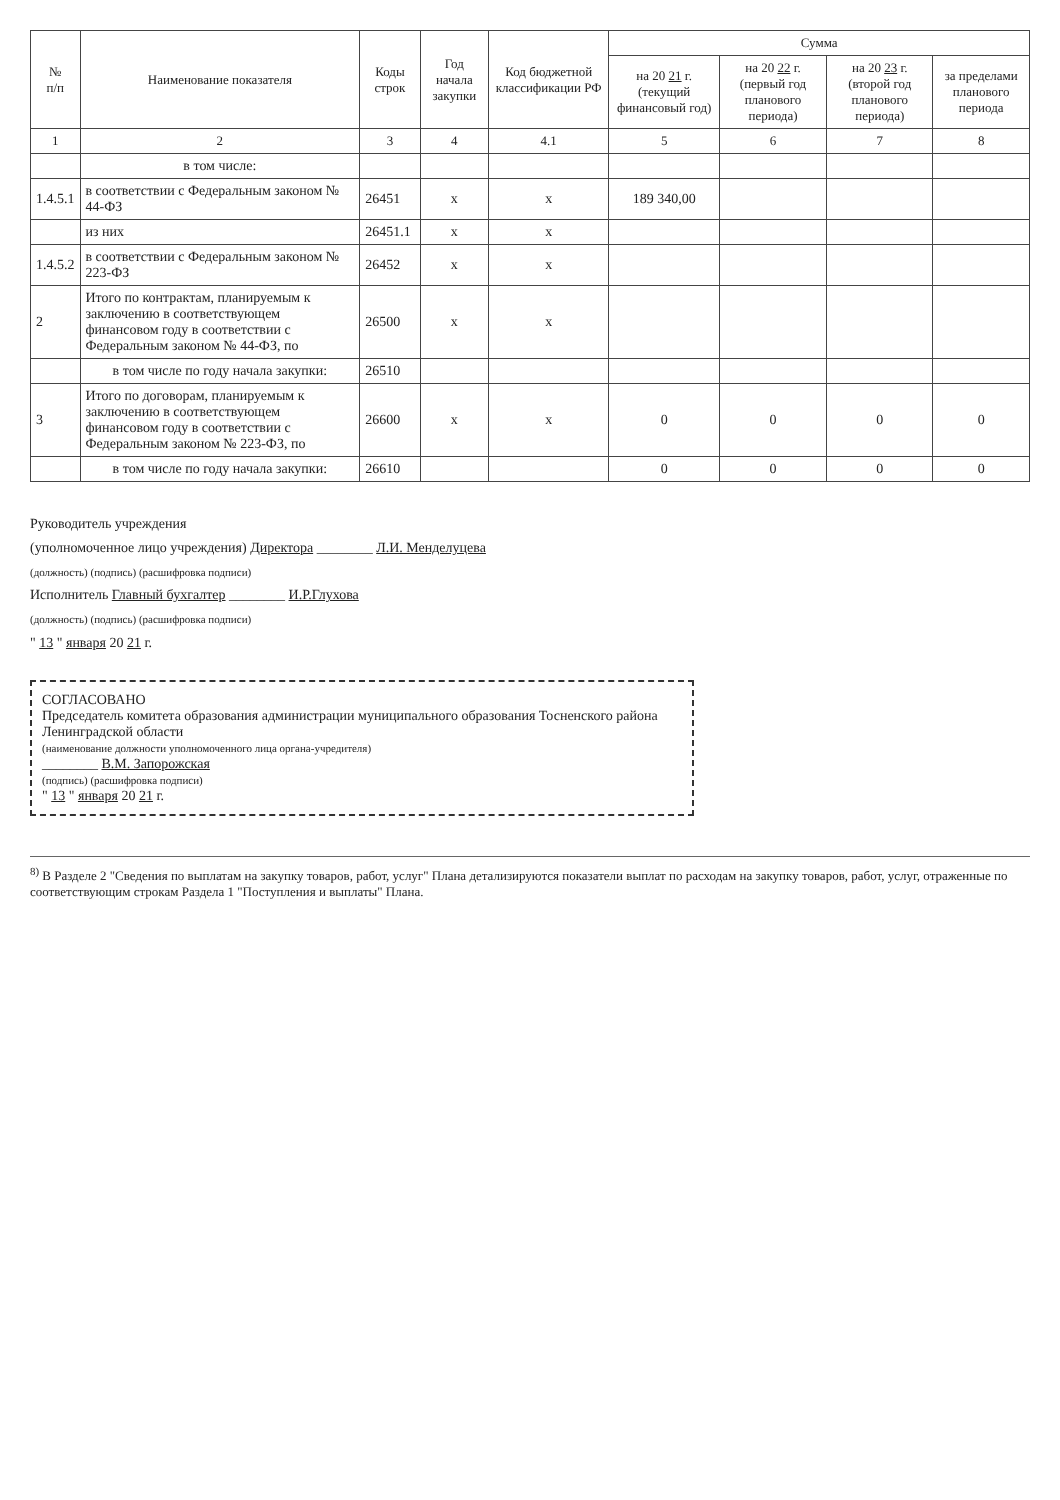| № п/п | Наименование показателя | Коды строк | Год начала закупки | Код бюджетной классификации РФ | Сумма | | | |
| --- | --- | --- | --- | --- | --- | --- | --- | --- |
| | | | | | на 20 21 г. (текущий финансовый год) | на 20 22 г. (первый год планового периода) | на 20 23 г. (второй год планового периода) | за пределами планового периода |
| 1 | 2 | 3 | 4 | 4.1 | 5 | 6 | 7 | 8 |
| | в том числе: | | | | | | | |
| 1.4.5.1 | в соответствии с Федеральным законом № 44-ФЗ | 26451 | х | х | 189 340,00 | | | |
| | из них | 26451.1 | х | х | | | | |
| 1.4.5.2 | в соответствии с Федеральным законом № 223-ФЗ | 26452 | х | х | | | | |
| 2 | Итого по контрактам, планируемым к заключению в соответствующем финансовом году в соответствии с Федеральным законом № 44-ФЗ, по | 26500 | х | х | | | | |
| | в том числе по году начала закупки: | 26510 | | | | | | |
| 3 | Итого по договорам, планируемым к заключению в соответствующем финансовом году в соответствии с Федеральным законом № 223-ФЗ, по | 26600 | х | х | 0 | 0 | 0 | 0 |
| | в том числе по году начала закупки: | 26610 | | | 0 | 0 | 0 | 0 |
Руководитель учреждения
(уполномоченное лицо учреждения) Директора ________ Л.И. Менделуцева
(должность) (подпись) (расшифровка подписи)
Исполнитель Главный бухгалтер ________ И.Р.Глухова
(должность) (подпись) (расшифровка подписи)
" 13 " января 20 21 г.
СОГЛАСОВАНО
Председатель комитета образования администрации муниципального образования Тосненского района Ленинградской области
(наименование должности уполномоченного лица органа-учредителя)
________ В.М. Запорожская
(подпись) (расшифровка подписи)
" 13 " января 20 21 г.
<sup>8)</sup> В Разделе 2 "Сведения по выплатам на закупку товаров, работ, услуг" Плана детализируются показатели выплат по расходам на закупку товаров, работ, услуг, отраженные по соответствующим строкам Раздела 1 "Поступления и выплаты" Плана.